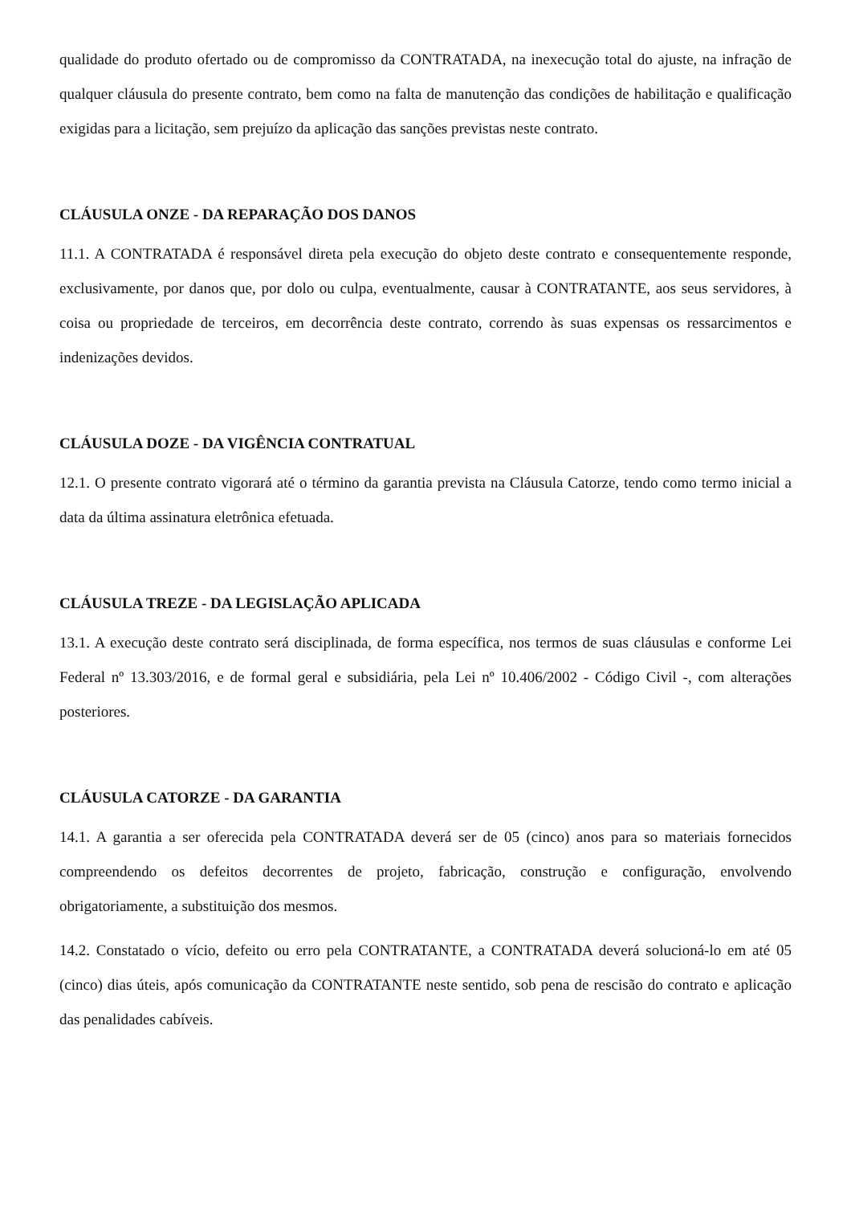qualidade do produto ofertado ou de compromisso da CONTRATADA, na inexecução total do ajuste, na infração de qualquer cláusula do presente contrato, bem como na falta de manutenção das condições de habilitação e qualificação exigidas para a licitação, sem prejuízo da aplicação das sanções previstas neste contrato.
CLÁUSULA ONZE - DA REPARAÇÃO DOS DANOS
11.1. A CONTRATADA é responsável direta pela execução do objeto deste contrato e consequentemente responde, exclusivamente, por danos que, por dolo ou culpa, eventualmente, causar à CONTRATANTE, aos seus servidores, à coisa ou propriedade de terceiros, em decorrência deste contrato, correndo às suas expensas os ressarcimentos e indenizações devidos.
CLÁUSULA DOZE - DA VIGÊNCIA CONTRATUAL
12.1. O presente contrato vigorará até o término da garantia prevista na Cláusula Catorze, tendo como termo inicial a data da última assinatura eletrônica efetuada.
CLÁUSULA TREZE - DA LEGISLAÇÃO APLICADA
13.1. A execução deste contrato será disciplinada, de forma específica, nos termos de suas cláusulas e conforme Lei Federal nº 13.303/2016, e de formal geral e subsidiária, pela Lei nº 10.406/2002 - Código Civil -, com alterações posteriores.
CLÁUSULA CATORZE - DA GARANTIA
14.1. A garantia a ser oferecida pela CONTRATADA deverá ser de 05 (cinco) anos para so materiais fornecidos compreendendo os defeitos decorrentes de projeto, fabricação, construção e configuração, envolvendo obrigatoriamente, a substituição dos mesmos.
14.2. Constatado o vício, defeito ou erro pela CONTRATANTE, a CONTRATADA deverá solucioná-lo em até 05 (cinco) dias úteis, após comunicação da CONTRATANTE neste sentido, sob pena de rescisão do contrato e aplicação das penalidades cabíveis.